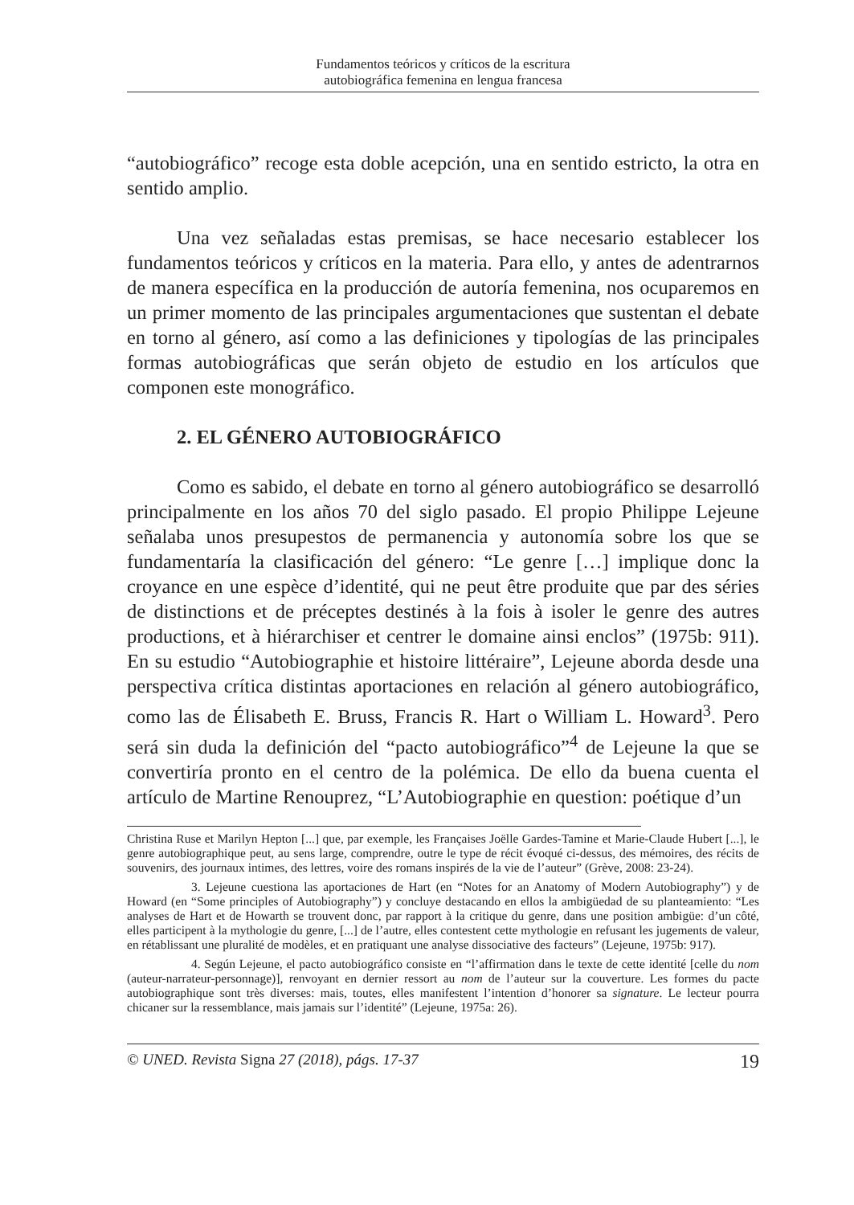Fundamentos teóricos y críticos de la escritura
autobiográfica femenina en lengua francesa
“autobiográfico” recoge esta doble acepción, una en sentido estricto, la otra en sentido amplio.
Una vez señaladas estas premisas, se hace necesario establecer los fundamentos teóricos y críticos en la materia. Para ello, y antes de adentrarnos de manera específica en la producción de autoría femenina, nos ocuparemos en un primer momento de las principales argumentaciones que sustentan el debate en torno al género, así como a las definiciones y tipologías de las principales formas autobiográficas que serán objeto de estudio en los artículos que componen este monográfico.
2. EL GÉNERO AUTOBIOGRÁFICO
Como es sabido, el debate en torno al género autobiográfico se desarrolló principalmente en los años 70 del siglo pasado. El propio Philippe Lejeune señalaba unos presupestos de permanencia y autonomía sobre los que se fundamentaría la clasificación del género: “Le genre […] implique donc la croyance en une espèce d’identité, qui ne peut être produite que par des séries de distinctions et de préceptes destinés à la fois à isoler le genre des autres productions, et à hiérarchiser et centrer le domaine ainsi enclos” (1975b: 911). En su estudio “Autobiographie et histoire littéraire”, Lejeune aborda desde una perspectiva crítica distintas aportaciones en relación al género autobiográfico, como las de Élisabeth E. Bruss, Francis R. Hart o William L. Howard<sup>3</sup>. Pero será sin duda la definición del “pacto autobiográfico”<sup>4</sup> de Lejeune la que se convertiría pronto en el centro de la polémica. De ello da buena cuenta el artículo de Martine Renouprez, “L’Autobiographie en question: poétique d’un
Christina Ruse et Marilyn Hepton [...] que, par exemple, les Françaises Joëlle Gardes-Tamine et Marie-Claude Hubert [...], le genre autobiographique peut, au sens large, comprendre, outre le type de récit évoqué ci-dessus, des mémoires, des récits de souvenirs, des journaux intimes, des lettres, voire des romans inspirés de la vie de l’auteur” (Grève, 2008: 23-24).
3. Lejeune cuestiona las aportaciones de Hart (en “Notes for an Anatomy of Modern Autobiography”) y de Howard (en “Some principles of Autobiography”) y concluye destacando en ellos la ambigüedad de su planteamiento: “Les analyses de Hart et de Howarth se trouvent donc, par rapport à la critique du genre, dans une position ambigüe: d’un côté, elles participent à la mythologie du genre, [...] de l’autre, elles contestent cette mythologie en refusant les jugements de valeur, en rétablissant une pluralité de modèles, et en pratiquant une analyse dissociative des facteurs” (Lejeune, 1975b: 917).
4. Según Lejeune, el pacto autobiográfico consiste en “l’affirmation dans le texte de cette identité [celle du nom (auteur-narrateur-personnage)], renvoyant en dernier ressort au nom de l’auteur sur la couverture. Les formes du pacte autobiographique sont très diverses: mais, toutes, elles manifestent l’intention d’honorer sa signature. Le lecteur pourra chicaner sur la ressemblance, mais jamais sur l’identité” (Lejeune, 1975a: 26).
© UNED. Revista Signa 27 (2018), págs. 17-37 19